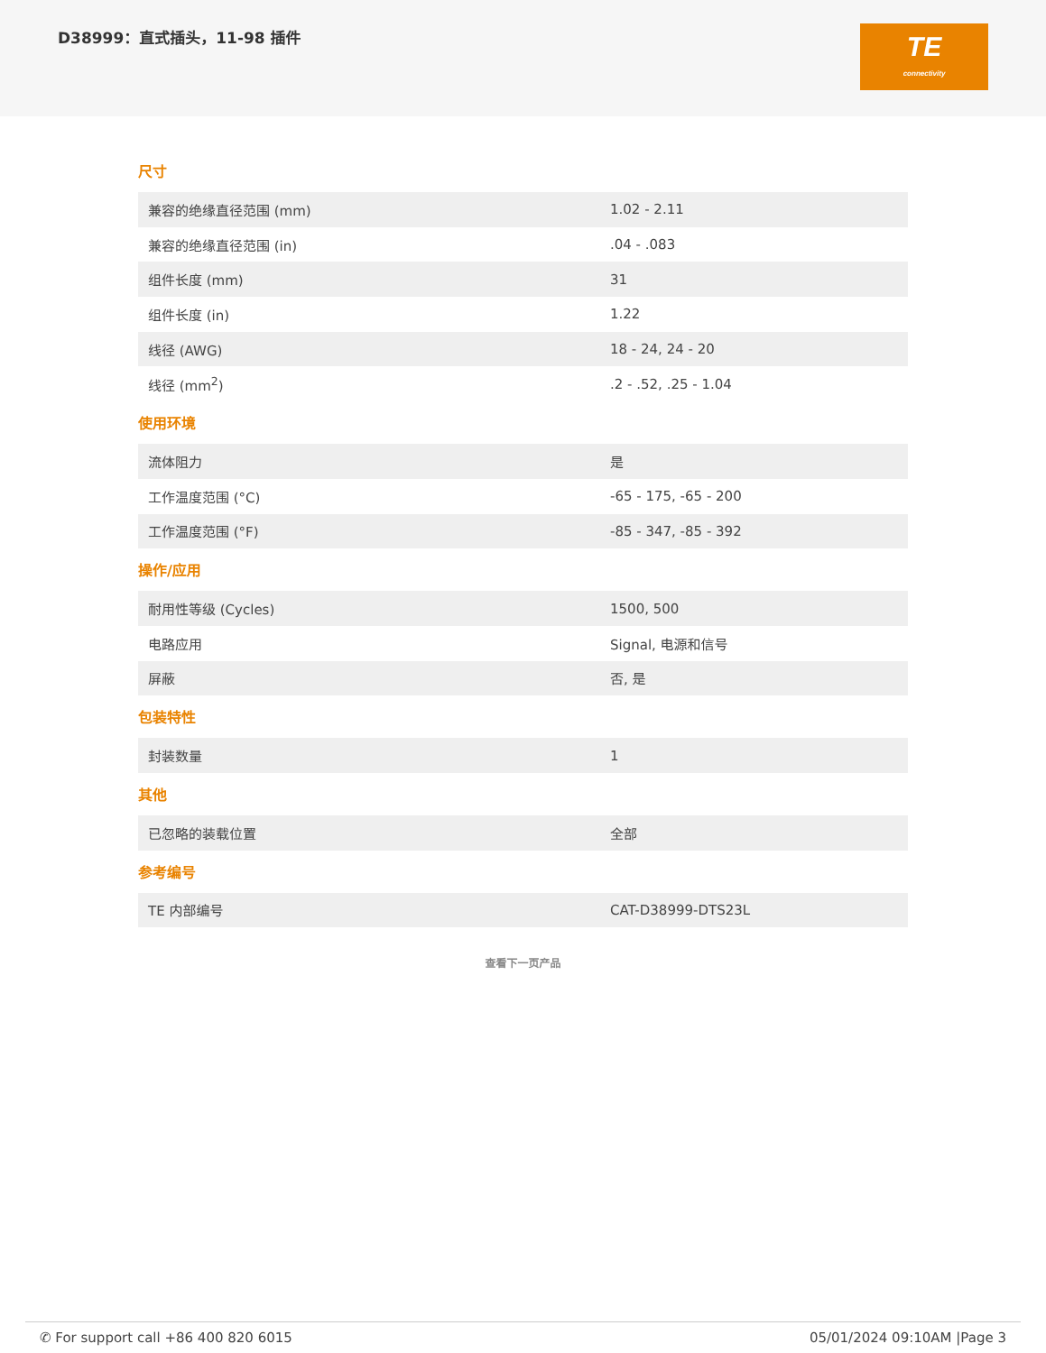D38999：直式插头，11-98 插件
TE
connectivity
尺寸
| 兼容的绝缘直径范围 (mm) | 1.02 - 2.11 |
| 兼容的绝缘直径范围 (in) | .04 - .083 |
| 组件长度 (mm) | 31 |
| 组件长度 (in) | 1.22 |
| 线径 (AWG) | 18 - 24, 24 - 20 |
| 线径 (mm<sup>2</sup>) | .2 - .52, .25 - 1.04 |
使用环境
| 流体阻力 | 是 |
| 工作温度范围 (°C) | -65 - 175, -65 - 200 |
| 工作温度范围 (°F) | -85 - 347, -85 - 392 |
操作/应用
| 耐用性等级 (Cycles) | 1500, 500 |
| 电路应用 | Signal, 电源和信号 |
| 屏蔽 | 否, 是 |
包装特性
| 封装数量 | 1 |
其他
| 已忽略的装载位置 | 全部 |
参考编号
| TE 内部编号 | CAT-D38999-DTS23L |
查看下一页产品
✆ For support call +86 400 820 6015 05/01/2024 09:10AM |Page 3